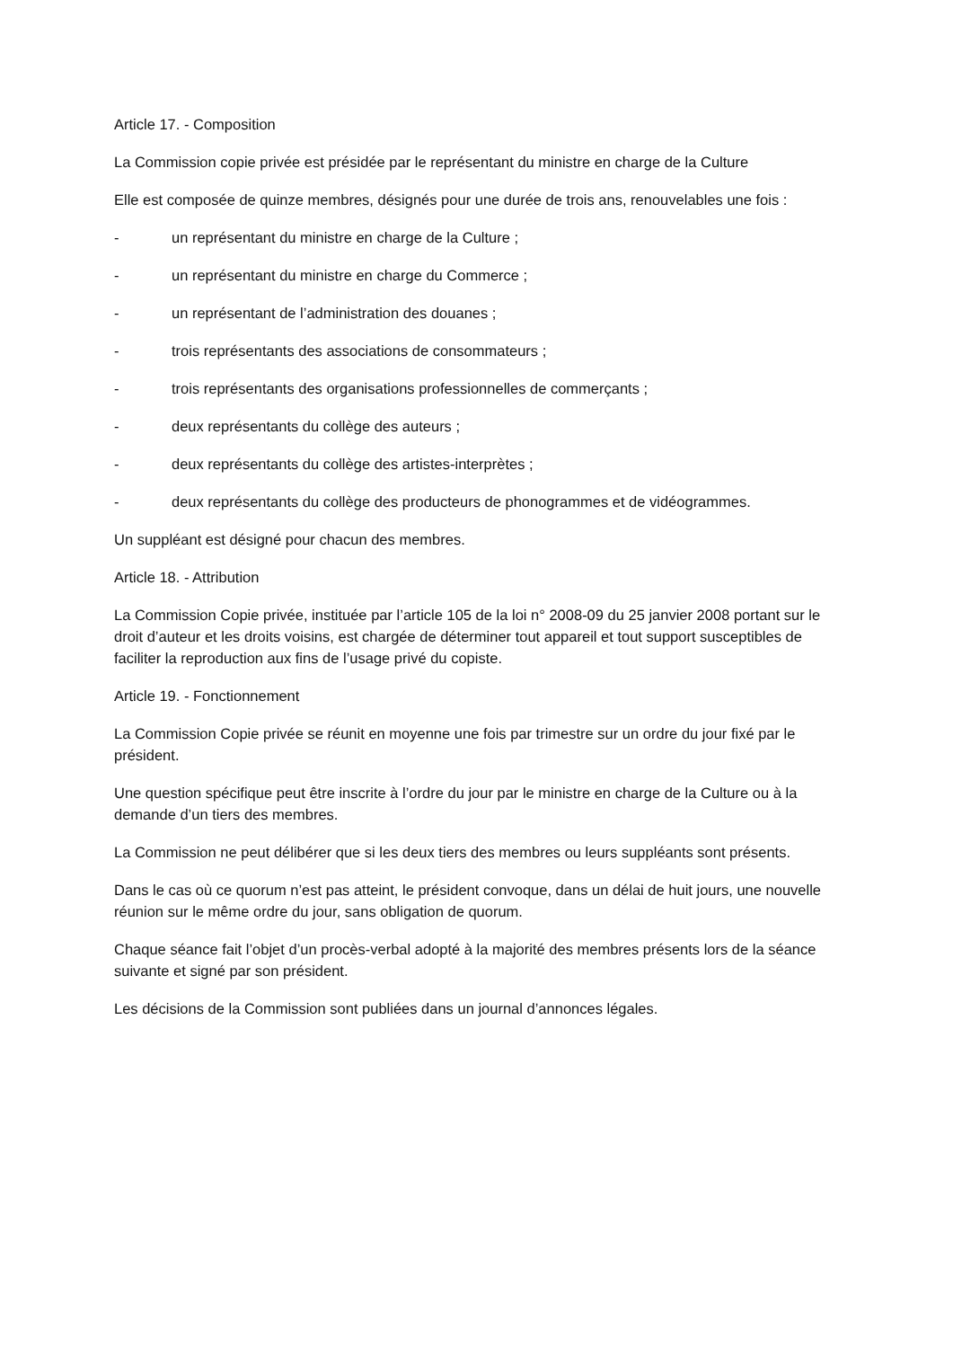Article 17. - Composition
La Commission copie privée est présidée par le représentant du ministre en charge de la Culture
Elle est composée de quinze membres, désignés pour une durée de trois ans, renouvelables une fois :
- un représentant du ministre en charge de la Culture ;
- un représentant du ministre en charge du Commerce ;
- un représentant de l’administration des douanes ;
- trois représentants des associations de consommateurs ;
- trois représentants des organisations professionnelles de commerçants ;
- deux représentants du collège des auteurs ;
- deux représentants du collège des artistes-interprètes ;
- deux représentants du collège des producteurs de phonogrammes et de vidéogrammes.
Un suppléant est désigné pour chacun des membres.
Article 18. - Attribution
La Commission Copie privée, instituée par l’article 105 de la loi n° 2008-09 du 25 janvier 2008 portant sur le droit d’auteur et les droits voisins, est chargée de déterminer tout appareil et tout support susceptibles de faciliter la reproduction aux fins de l’usage privé du copiste.
Article 19. - Fonctionnement
La Commission Copie privée se réunit en moyenne une fois par trimestre sur un ordre du jour fixé par le président.
Une question spécifique peut être inscrite à l’ordre du jour par le ministre en charge de la Culture ou à la demande d’un tiers des membres.
La Commission ne peut délibérer que si les deux tiers des membres ou leurs suppléants sont présents.
Dans le cas où ce quorum n’est pas atteint, le président convoque, dans un délai de huit jours, une nouvelle réunion sur le même ordre du jour, sans obligation de quorum.
Chaque séance fait l’objet d’un procès-verbal adopté à la majorité des membres présents lors de la séance suivante et signé par son président.
Les décisions de la Commission sont publiées dans un journal d’annonces légales.